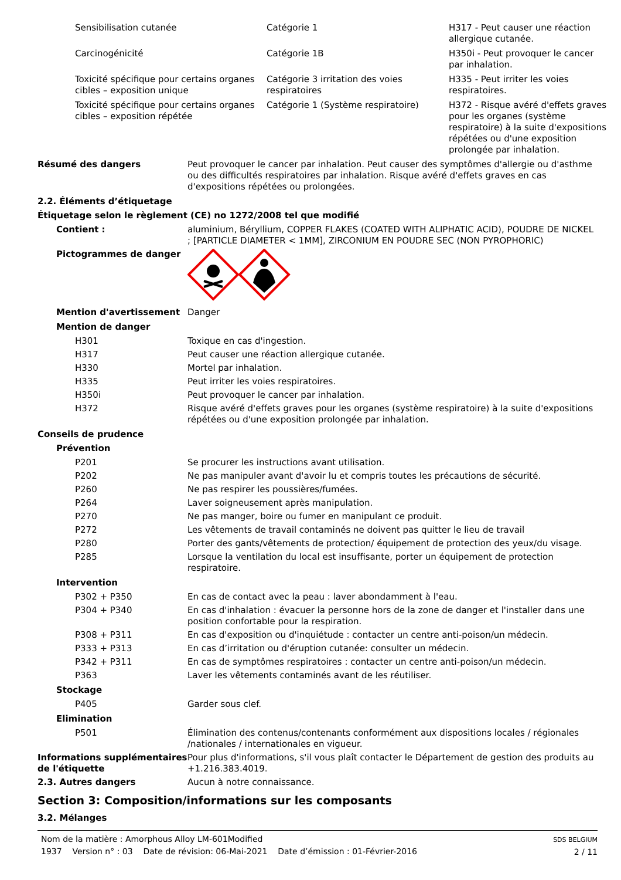| Sensibilisation cutanée | Catégorie 1 | H317 - Peut causer une réaction allergique cutanée. |
| Carcinogénicité | Catégorie 1B | H350i - Peut provoquer le cancer par inhalation. |
| Toxicité spécifique pour certains organes cibles – exposition unique | Catégorie 3 irritation des voies respiratoires | H335 - Peut irriter les voies respiratoires. |
| Toxicité spécifique pour certains organes cibles – exposition répétée | Catégorie 1 (Système respiratoire) | H372 - Risque avéré d'effets graves pour les organes (système respiratoire) à la suite d'expositions répétées ou d'une exposition prolongée par inhalation. |
Résumé des dangers Peut provoquer le cancer par inhalation. Peut causer des symptômes d'allergie ou d'asthme ou des difficultés respiratoires par inhalation. Risque avéré d'effets graves en cas d'expositions répétées ou prolongées.
2.2. Éléments d’étiquetage
Étiquetage selon le règlement (CE) no 1272/2008 tel que modifié
Contient : aluminium, Béryllium, COPPER FLAKES (COATED WITH ALIPHATIC ACID), POUDRE DE NICKEL ; [PARTICLE DIAMETER < 1MM], ZIRCONIUM EN POUDRE SEC (NON PYROPHORIC)
Pictogrammes de danger
Mention d'avertissement Danger
Mention de danger
H301 Toxique en cas d'ingestion.
H317 Peut causer une réaction allergique cutanée.
H330 Mortel par inhalation.
H335 Peut irriter les voies respiratoires.
H350i Peut provoquer le cancer par inhalation.
H372 Risque avéré d'effets graves pour les organes (système respiratoire) à la suite d'expositions répétées ou d'une exposition prolongée par inhalation.
Conseils de prudence
Prévention
P201 Se procurer les instructions avant utilisation.
P202 Ne pas manipuler avant d'avoir lu et compris toutes les précautions de sécurité.
P260 Ne pas respirer les poussières/fumées.
P264 Laver soigneusement après manipulation.
P270 Ne pas manger, boire ou fumer en manipulant ce produit.
P272 Les vêtements de travail contaminés ne doivent pas quitter le lieu de travail
P280 Porter des gants/vêtements de protection/ équipement de protection des yeux/du visage.
P285 Lorsque la ventilation du local est insuffisante, porter un équipement de protection respiratoire.
Intervention
P302 + P350 En cas de contact avec la peau : laver abondamment à l'eau.
P304 + P340 En cas d'inhalation : évacuer la personne hors de la zone de danger et l'installer dans une position confortable pour la respiration.
P308 + P311 En cas d'exposition ou d'inquiétude : contacter un centre anti-poison/un médecin.
P333 + P313 En cas d’irritation ou d'éruption cutanée: consulter un médecin.
P342 + P311 En cas de symptômes respiratoires : contacter un centre anti-poison/un médecin.
P363 Laver les vêtements contaminés avant de les réutiliser.
Stockage
P405 Garder sous clef.
Elimination
P501 Élimination des contenus/contenants conformément aux dispositions locales / régionales /nationales / internationales en vigueur.
Informations supplémentaires de l'étiquette
Pour plus d'informations, s'il vous plaît contacter le Département de gestion des produits au +1.216.383.4019.
2.3. Autres dangers Aucun à notre connaissance.
Section 3: Composition/informations sur les composants
3.2. Mélanges
Nom de la matière : Amorphous Alloy LM-601Modified
1937 Version n° : 03 Date de révision: 06-Mai-2021 Date d’émission : 01-Février-2016
SDS BELGIUM
2 / 11